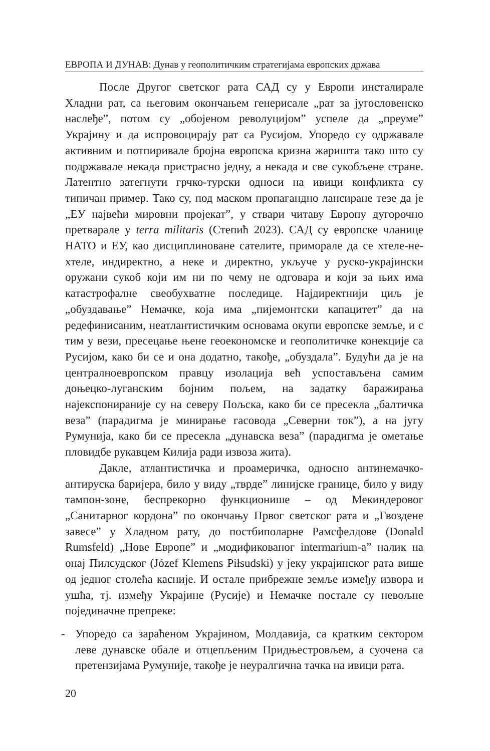ЕВРОПА И ДУНАВ: Дунав у геополитичким стратегијама европских држава
После Другог светског рата САД су у Европи инсталирале Хладни рат, са његовим окончањем генерисале „рат за југословенско наслеђе”, потом су „обојеном револуцијом” успеле да „преуме” Украјину и да испровоцирају рат са Русијом. Упоредо су одржавале активним и потпиривале бројна европска кризна жаришта тако што су подржавале некада пристрасно једну, а некада и све сукобљене стране. Латентно затегнути грчко-турски односи на ивици конфликта су типичан пример. Тако су, под маском пропагандно лансиране тезе да је „ЕУ највећи мировни пројекат”, у ствари читаву Европу дугорочно претварале у terra militaris (Степић 2023). САД су европске чланице НАТО и ЕУ, као дисциплиноване сателите, приморале да се хтеле-не-хтеле, индиректно, а неке и директно, укључе у руско-украјински оружани сукоб који им ни по чему не одговара и који за њих има катастрофалне свеобухватне последице. Најдиректнији циљ је „обуздавање” Немачке, која има „пијемонтски капацитет” да на редефинисаним, неатлантистичким основама окупи европске земље, и с тим у вези, пресецање њене геоекономске и геополитичке конекције са Русијом, како би се и она додатно, такође, „обуздала”. Будући да је на централноевропском правцу изолација већ успостављена самим доњецко-луганским бојним пољем, на задатку баражирања најекспониранијe су на северу Пољска, како би се пресекла „балтичка веза” (парадигма је минирање гасовода „Северни ток”), а на југу Румунија, како би се пресекла „дунавска веза” (парадигма је ометање пловидбе рукавцем Килија ради извоза жита).
Дакле, атлантистичка и проамеричка, односно антинемачко-антируска баријера, било у виду „тврде” линијске границе, било у виду тампон-зоне, беспрекорно функционише – од Мекиндеровог „Санитарног кордона” по окончању Првог светског рата и „Гвоздене завесе” у Хладном рату, до постбиполарне Рамсфелдове (Donald Rumsfeld) „Нове Европе” и „модификованог intermarium-а” налик на онај Пилсудског (Józef Klemens Piłsudski) у јеку украјинског рата више од једног столећа касније. И остале прибрежне земље између извора и ушћа, тј. између Украјине (Русије) и Немачке постале су невољне појединачне препреке:
- Упоредо са зараћеном Украјином, Молдавија, са кратким сектором леве дунавске обале и отцепљеним Придњестровљем, а суочена са претензијама Румуније, такође је неуралгична тачка на ивици рата.
20